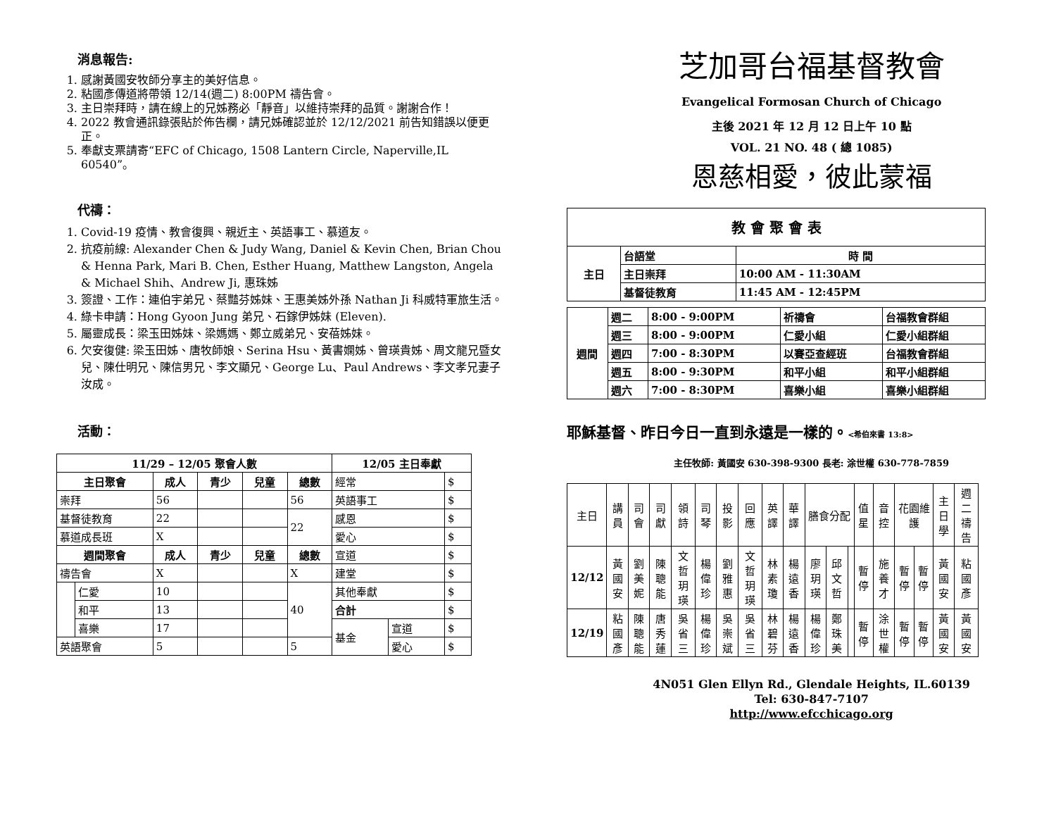消息報告:
1. 感謝黃國安牧師分享主的美好信息。
2. 粘國彥傳道將帶領 12/14(週二) 8:00PM 禱告會。
3. 主日崇拜時，請在線上的兄姊務必「靜音」以維持崇拜的品質。謝謝合作！
4. 2022 教會通訊錄張貼於佈告欄，請兄姊確認並於 12/12/2021 前告知錯誤以便更正。
5. 奉獻支票請寄“EFC of Chicago, 1508 Lantern Circle, Naperville,IL 60540”。
代禱：
1. Covid-19 疫情、教會復興、親近主、英語事工、慕道友。
2. 抗疫前線: Alexander Chen & Judy Wang, Daniel & Kevin Chen, Brian Chou & Henna Park, Mari B. Chen, Esther Huang, Matthew Langston, Angela & Michael Shih、Andrew Ji, 惠珠姊
3. 簽證、工作：連伯宇弟兄、蔡豔芬姊妹、王惠美姊外孫 Nathan Ji 科威特軍旅生活。
4. 綠卡申請：Hong Gyoon Jung 弟兄、石鎵伊姊妹 (Eleven).
5. 屬靈成長：梁玉田姊妹、梁媽媽、鄭立威弟兄、安蓓姊妹。
6. 欠安復健: 梁玉田姊、唐牧師娘、Serina Hsu、黃書嫻姊、曾瑛貴姊、周文龍兄暨女兒、陳仕明兄、陳信男兄、李文顯兄、George Lu、Paul Andrews、李文孝兄妻子汝成。
活動：
| 11/29 – 12/05 聚會人數 | | | | | | 12/05 主日奉獻 | | |
| --- | --- | --- | --- | --- | --- | --- | --- | --- |
| 主日聚會 | | 成人 | 青少 | 兒童 | 總數 | 經常 | | $ |
| 崇拜 | | 56 | | | 56 | 英語事工 | | $ |
| 基督徒教育 | | 22 | | | 22 | 感恩 | | $ |
| 慕道成長班 | | X | | | | 愛心 | | $ |
| 週間聚會 | | 成人 | 青少 | 兒童 | 總數 | 宣道 | | $ |
| 禱告會 | | X | | | X | 建堂 | | $ |
| | 仁愛 | 10 | | | 40 | 其他奉獻 | | $ |
| | 和平 | 13 | | | | 合計 | | $ |
| | 喜樂 | 17 | | | | 基金 | 宣道 | $ |
| 英語聚會 | | 5 | | | 5 | | 愛心 | $ |
芝加哥台福基督教會
Evangelical Formosan Church of Chicago
主後 2021 年 12 月 12 日上午 10 點
VOL. 21 NO. 48 ( 總 1085)
恩慈相愛，彼此蒙福
| 教 會 聚 會 表 | | |
| --- | --- | --- |
| 主日 | 台語堂 | 時 間 |
| | 主日崇拜 | 10:00 AM - 11:30AM |
| | 基督徒教育 | 11:45 AM - 12:45PM |
| 週間 | 週二 | 8:00 - 9:00PM | 祈禱會 | 台福教會群組 |
| | 週三 | 8:00 - 9:00PM | 仁愛小組 | 仁愛小組群組 |
| | 週四 | 7:00 - 8:30PM | 以賽亞查經班 | 台福教會群組 |
| | 週五 | 8:00 - 9:30PM | 和平小組 | 和平小組群組 |
| | 週六 | 7:00 - 8:30PM | 喜樂小組 | 喜樂小組群組 |
耶穌基督、昨日今日一直到永遠是一樣的。<希伯來書 13:8>
主任牧師: 黃國安 630-398-9300 長老: 涂世權 630-778-7859
| 主日 | 講員 | 司會 | 司獻 | 領詩 | 司琴 | 投影 | 回應 | 英譯 | 華譯 | 膳食分配 | | | 值星 | 音控 | 花園維護 | | 主日學 | 週二禱告 |
| 12/12 | 黃國安 | 劉美妮 | 陳聰能 | 文哲玥瑛 | 楊偉珍 | 劉雅惠 | 文哲玥瑛 | 林素瓊 | 楊遠香 | 廖玥瑛 | 邱文哲 | | 暫停 | 施養才 | 暫停 | 暫停 | 黃國安 | 粘國彥 |
| 12/19 | 粘國彥 | 陳聰能 | 唐秀蓮 | 吳省三 | 楊偉珍 | 吳崇斌 | 吳省三 | 林碧芬 | 楊遠香 | 楊偉珍 | 鄭珠美 | | 暫停 | 涂世權 | 暫停 | 暫停 | 黃國安 | 黃國安 |
4N051 Glen Ellyn Rd., Glendale Heights, IL.60139
Tel: 630-847-7107
http://www.efcchicago.org